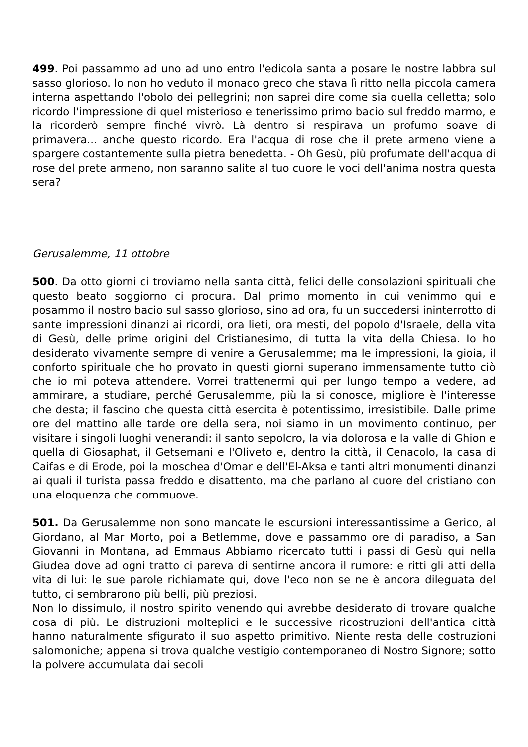499. Poi passammo ad uno ad uno entro l'edicola santa a posare le nostre labbra sul sasso glorioso. lo non ho veduto il monaco greco che stava lì ritto nella piccola camera interna aspettando l'obolo dei pellegrini; non saprei dire come sia quella celletta; solo ricordo l'impressione di quel misterioso e tenerissimo primo bacio sul freddo marmo, e la ricorderò sempre finché vivrò. Là dentro si respirava un profumo soave di primavera... anche questo ricordo. Era l'acqua di rose che il prete armeno viene a spargere costantemente sulla pietra benedetta. - Oh Gesù, più profumate dell'acqua di rose del prete armeno, non saranno salite al tuo cuore le voci dell'anima nostra questa sera?
Gerusalemme, 11 ottobre
500. Da otto giorni ci troviamo nella santa città, felici delle consolazioni spirituali che questo beato soggiorno ci procura. Dal primo momento in cui venimmo qui e posammo il nostro bacio sul sasso glorioso, sino ad ora, fu un succedersi ininterrotto di sante impressioni dinanzi ai ricordi, ora lieti, ora mesti, del popolo d'Israele, della vita di Gesù, delle prime origini del Cristianesimo, di tutta la vita della Chiesa. Io ho desiderato vivamente sempre di venire a Gerusalemme; ma le impressioni, la gioia, il conforto spirituale che ho provato in questi giorni superano immensamente tutto ciò che io mi poteva attendere. Vorrei trattenermi qui per lungo tempo a vedere, ad ammirare, a studiare, perché Gerusalemme, più la si conosce, migliore è l'interesse che desta; il fascino che questa città esercita è potentissimo, irresistibile. Dalle prime ore del mattino alle tarde ore della sera, noi siamo in un movimento continuo, per visitare i singoli luoghi venerandi: il santo sepolcro, la via dolorosa e la valle di Ghion e quella di Giosaphat, il Getsemani e l'Oliveto e, dentro la città, il Cenacolo, la casa di Caifas e di Erode, poi la moschea d'Omar e dell'El-Aksa e tanti altri monumenti dinanzi ai quali il turista passa freddo e disattento, ma che parlano al cuore del cristiano con una eloquenza che commuove.
501. Da Gerusalemme non sono mancate le escursioni interessantissime a Gerico, al Giordano, al Mar Morto, poi a Betlemme, dove e passammo ore di paradiso, a San Giovanni in Montana, ad Emmaus Abbiamo ricercato tutti i passi di Gesù qui nella Giudea dove ad ogni tratto ci pareva di sentirne ancora il rumore: e ritti gli atti della vita di lui: le sue parole richiamate qui, dove l'eco non se ne è ancora dileguata del tutto, ci sembrarono più belli, più preziosi.
Non lo dissimulo, il nostro spirito venendo qui avrebbe desiderato di trovare qualche cosa di più. Le distruzioni molteplici e le successive ricostruzioni dell'antica città hanno naturalmente sfigurato il suo aspetto primitivo. Niente resta delle costruzioni salomoniche; appena si trova qualche vestigio contemporaneo di Nostro Signore; sotto la polvere accumulata dai secoli